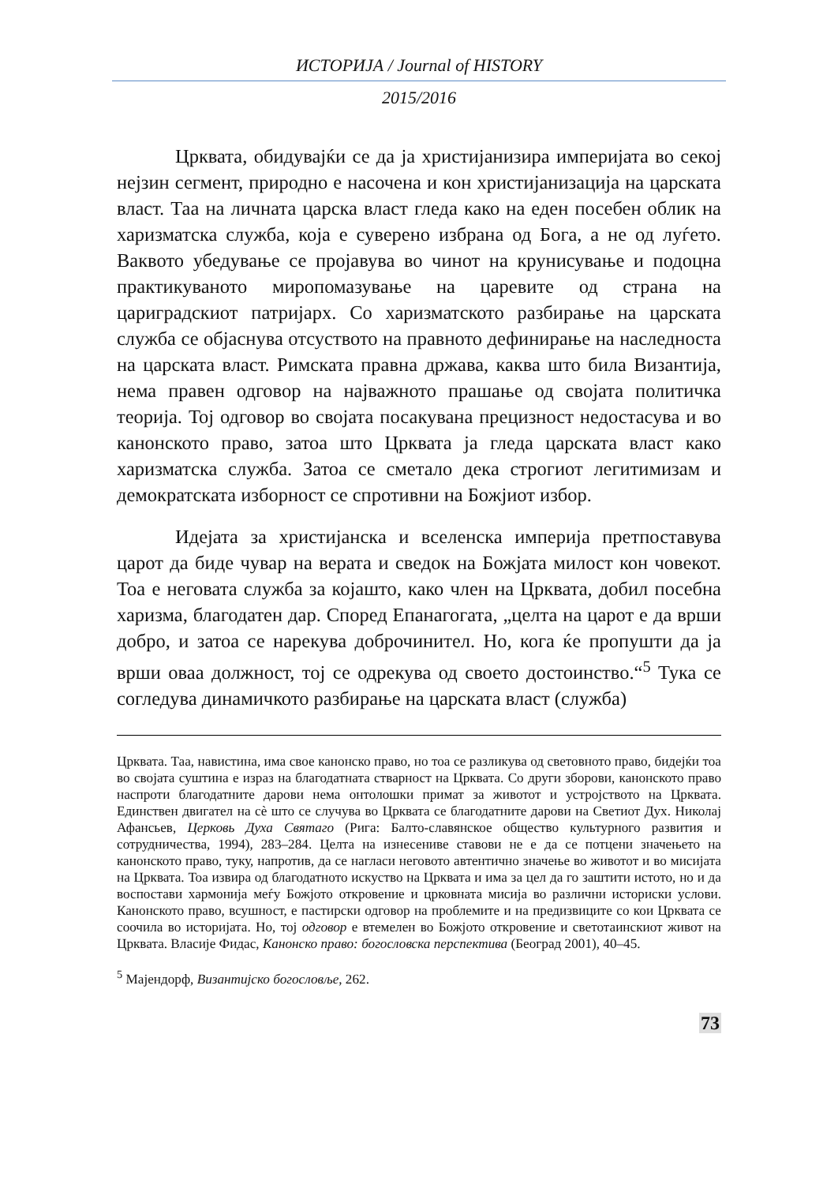ИСТОРИЈА / Journal of HISTORY
2015/2016
Црквата, обидувајќи се да ја христијанизира империјата во секој нејзин сегмент, природно е насочена и кон христијанизација на царската власт. Таа на личната царска власт гледа како на еден посебен облик на харизматска служба, која е суверено избрана од Бога, а не од луѓето. Ваквото убедување се пројавува во чинот на крунисување и подоцна практикуваното миропомазување на царевите од страна на цариградскиот патријарх. Со харизматското разбирање на царската служба се објаснува отсуството на правното дефинирање на наследноста на царската власт. Римската правна држава, каква што била Византија, нема правен одговор на најважното прашање од својата политичка теорија. Тој одговор во својата посакувана прецизност недостасува и во канонското право, затоа што Црквата ја гледа царската власт како харизматска служба. Затоа се сметало дека строгиот легитимизам и демократската изборност се спротивни на Божјиот избор.
Идејата за христијанска и вселенска империја претпоставува царот да биде чувар на верата и сведок на Божјата милост кон човекот. Тоа е неговата служба за којашто, како член на Црквата, добил посебна харизма, благодатен дар. Според Епанагогата, „целта на царот е да врши добро, и затоа се нарекува доброчинител. Но, кога ќе пропушти да ја врши оваа должност, тој се одрекува од своето достоинство.“<sup>5</sup> Тука се согледува динамичкото разбирање на царската власт (служба)
Црквата. Таа, навистина, има свое канонско право, но тоа се разликува од световното право, бидејќи тоа во својата суштина е израз на благодатната стварност на Црквата. Со други зборови, канонското право наспроти благодатните дарови нема онтолошки примат за животот и устројството на Црквата. Единствен двигател на сè што се случува во Црквата се благодатните дарови на Светиот Дух. Николај Афансьев, Церковь Духа Святаго (Рига: Балто-славянское общество культурного развития и сотрудничества, 1994), 283–284. Целта на изнесениве ставови не е да се потцени значењето на канонското право, туку, напротив, да се нагласи неговото автентично значење во животот и во мисијата на Црквата. Тоа извира од благодатното искуство на Црквата и има за цел да го заштити истото, но и да воспостави хармонија меѓу Божјото откровение и црковната мисија во различни историски услови. Канонското право, всушност, е пастирски одговор на проблемите и на предизвиците со кои Црквата се соочила во историјата. Но, тој одговор е втемелен во Божјото откровение и светотаинскиот живот на Црквата. Власије Фидас, Канонско право: богословска перспектива (Београд 2001), 40–45.
<sup>5</sup> Мајендорф, Византијско богословље, 262.
73